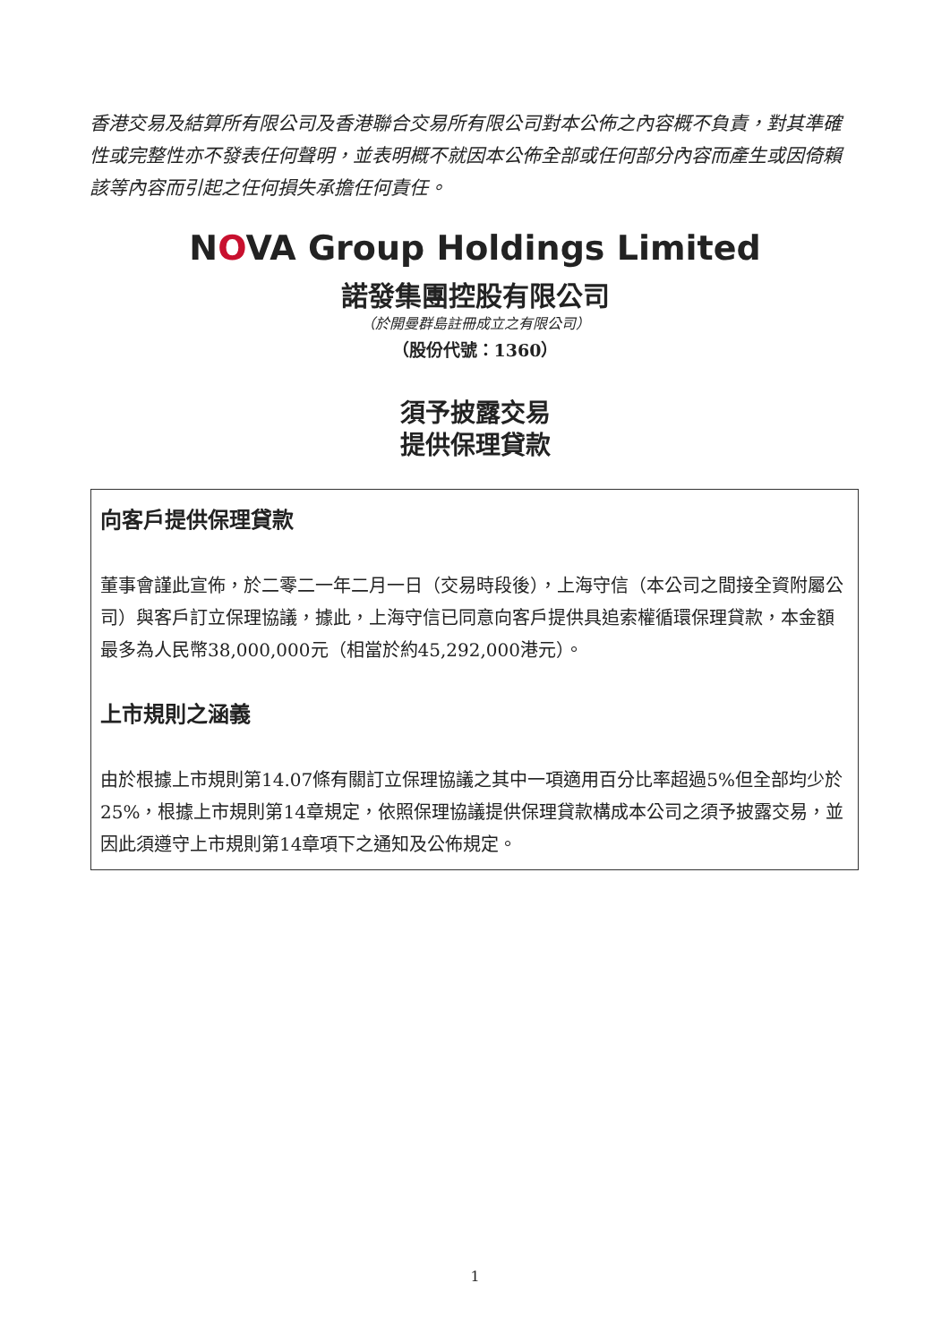香港交易及結算所有限公司及香港聯合交易所有限公司對本公佈之內容概不負責，對其準確性或完整性亦不發表任何聲明，並表明概不就因本公佈全部或任何部分內容而產生或因倚賴該等內容而引起之任何損失承擔任何責任。
NOVA Group Holdings Limited
諾發集團控股有限公司
（於開曼群島註冊成立之有限公司）
（股份代號：1360）
須予披露交易
提供保理貸款
向客戶提供保理貸款
董事會謹此宣佈，於二零二一年二月一日（交易時段後），上海守信（本公司之間接全資附屬公司）與客戶訂立保理協議，據此，上海守信已同意向客戶提供具追索權循環保理貸款，本金額最多為人民幣38,000,000元（相當於約45,292,000港元）。
上市規則之涵義
由於根據上市規則第14.07條有關訂立保理協議之其中一項適用百分比率超過5%但全部均少於25%，根據上市規則第14章規定，依照保理協議提供保理貸款構成本公司之須予披露交易，並因此須遵守上市規則第14章項下之通知及公佈規定。
1